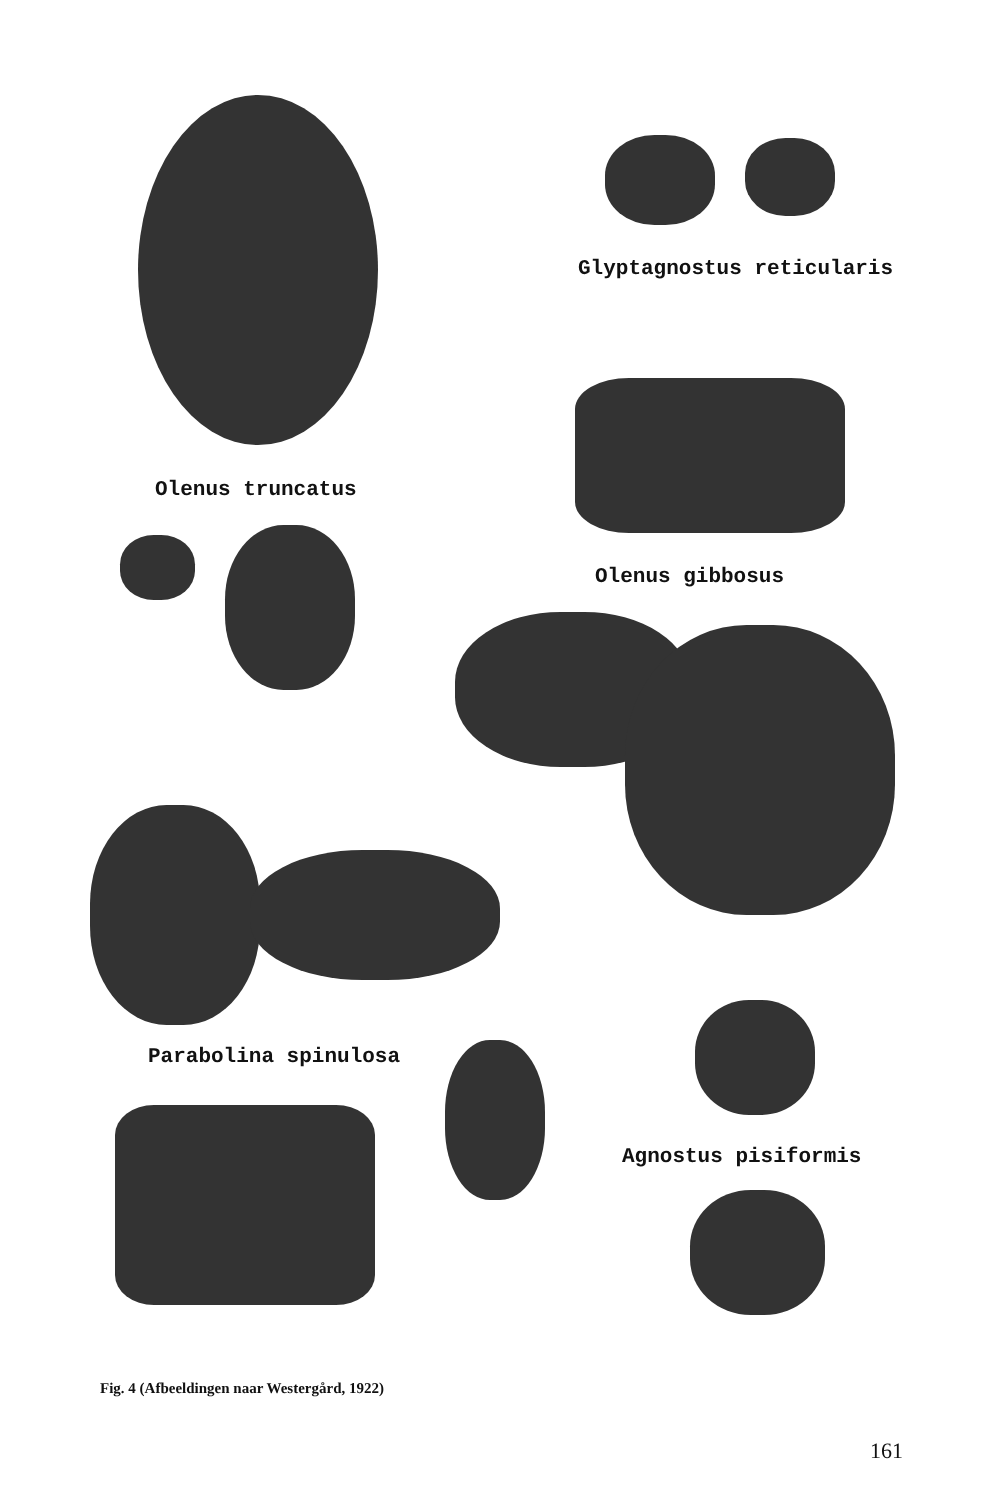Glyptagnostus reticularis
Olenus truncatus
Olenus gibbosus
Parabolina spinulosa
Agnostus pisiformis
Fig. 4 (Afbeeldingen naar Westergård, 1922)
161